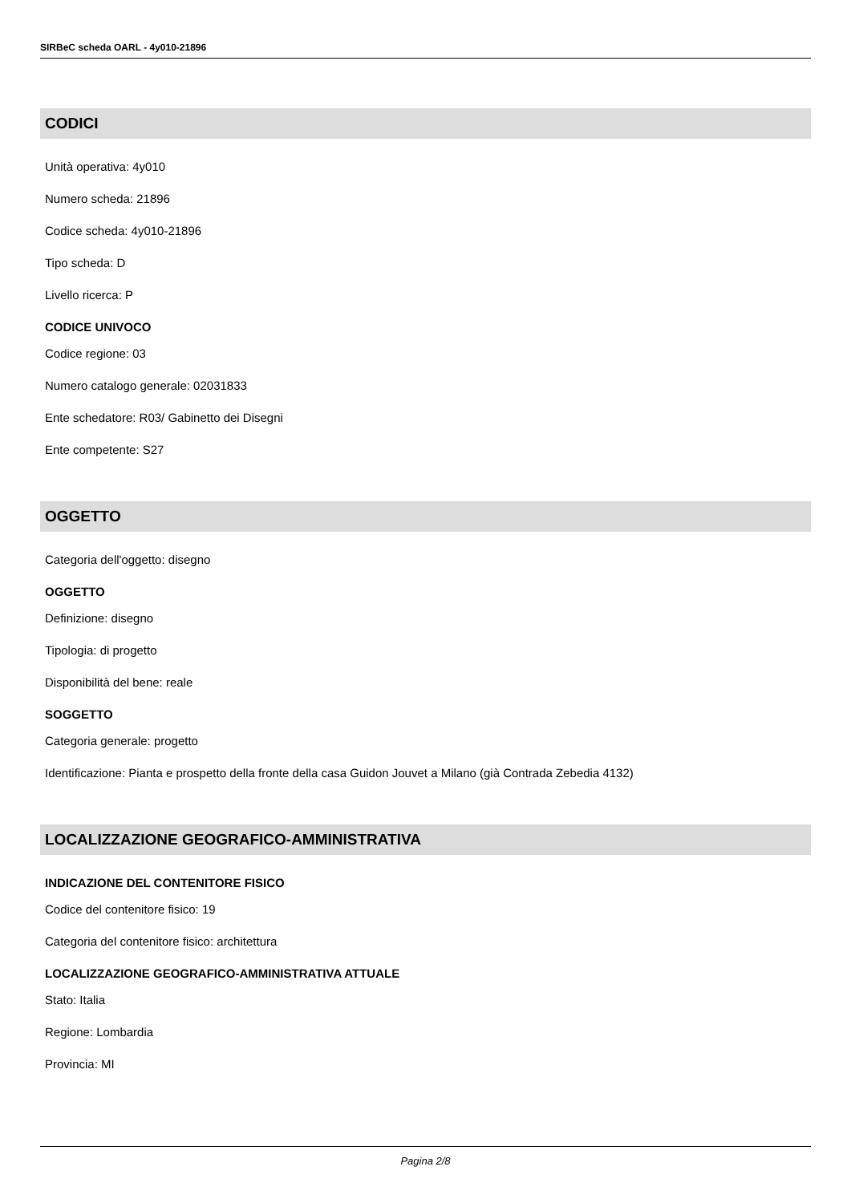SIRBeC scheda OARL - 4y010-21896
CODICI
Unità operativa: 4y010
Numero scheda: 21896
Codice scheda: 4y010-21896
Tipo scheda: D
Livello ricerca: P
CODICE UNIVOCO
Codice regione: 03
Numero catalogo generale: 02031833
Ente schedatore: R03/ Gabinetto dei Disegni
Ente competente: S27
OGGETTO
Categoria dell'oggetto: disegno
OGGETTO
Definizione: disegno
Tipologia: di progetto
Disponibilità del bene: reale
SOGGETTO
Categoria generale: progetto
Identificazione: Pianta e prospetto della fronte della casa Guidon Jouvet a Milano (già Contrada Zebedia 4132)
LOCALIZZAZIONE GEOGRAFICO-AMMINISTRATIVA
INDICAZIONE DEL CONTENITORE FISICO
Codice del contenitore fisico: 19
Categoria del contenitore fisico: architettura
LOCALIZZAZIONE GEOGRAFICO-AMMINISTRATIVA ATTUALE
Stato: Italia
Regione: Lombardia
Provincia: MI
Pagina 2/8